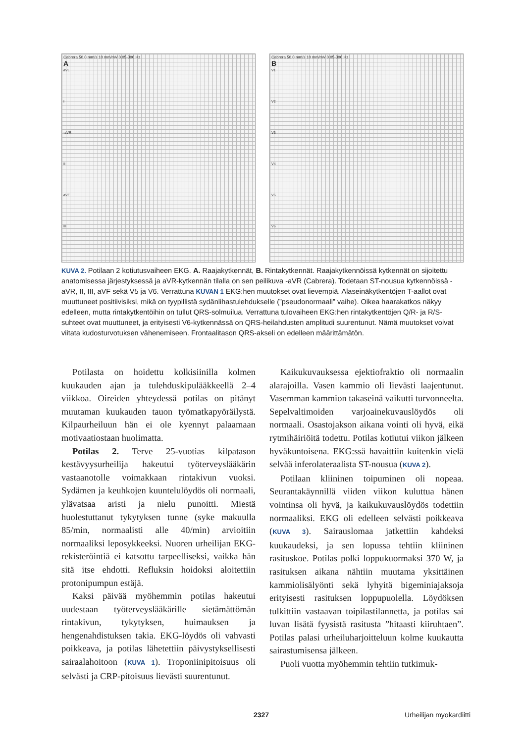Cabrera 50.0 mm/s 10 mm/mV 0.05-300 Hz
A
aVL
I
-aVR
II
aVF
III
Cabrera 50.0 mm/s 10 mm/mV 0.05-300 Hz
B
V1
V2
V3
V4
V5
V6
KUVA 2. Potilaan 2 kotiutusvaiheen EKG. A. Raajakytkennät, B. Rintakytkennät. Raajakytkennöissä kytkennät on sijoitettu anatomisessa järjestyksessä ja aVR-kytkennän tilalla on sen peilikuva -aVR (Cabrera). Todetaan ST-nousua kytkennöissä -aVR, II, III, aVF sekä V5 ja V6. Verrattuna KUVAN 1 EKG:hen muutokset ovat lievempiä. Alaseinäkytkentöjen T-aallot ovat muuttuneet positiivisiksi, mikä on tyypillistä sydänlihastulehdukselle (”pseudonormaali” vaihe). Oikea haarakatkos näkyy edelleen, mutta rintakytkentöihin on tullut QRS-solmuilua. Verrattuna tulovaiheen EKG:hen rintakytkentöjen Q/R- ja R/S-suhteet ovat muuttuneet, ja erityisesti V6-kytkennässä on QRS-heilahdusten amplitudi suurentunut. Nämä muutokset voivat viitata kudosturvotuksen vähenemiseen. Frontaalitason QRS-akseli on edelleen määrittämätön.
Potilasta on hoidettu kolkisiinilla kolmen kuukauden ajan ja tulehduskipulääkkeellä 2–4 viikkoa. Oireiden yhteydessä potilas on pitänyt muutaman kuukauden tauon työmatkapyöräilystä. Kilpaurheiluun hän ei ole kyennyt palaamaan motivaatiostaan huolimatta.
Potilas 2. Terve 25-vuotias kilpatason kestävyysurheilija hakeutui työterveyslääkärin vastaanotolle voimakkaan rintakivun vuoksi. Sydämen ja keuhkojen kuuntelulöydös oli normaali, ylävatsaa aristi ja nielu punoitti. Miestä huolestuttanut tykytyksen tunne (syke makuulla 85/min, normaalisti alle 40/min) arvioitiin normaaliksi leposykkeeksi. Nuoren urheilijan EKG-rekisteröintiä ei katsottu tarpeelliseksi, vaikka hän sitä itse ehdotti. Refluksin hoidoksi aloitettiin protonipumpun estäjä.
Kaksi päivää myöhemmin potilas hakeutui uudestaan työterveyslääkärille sietämättömän rintakivun, tykytyksen, huimauksen ja hengenahdistuksen takia. EKG-löydös oli vahvasti poikkeava, ja potilas lähetettiin päivystyksellisesti sairaalahoitoon (KUVA 1). Troponiinipitoisuus oli selvästi ja CRP-pitoisuus lievästi suurentunut.
Kaikukuvauksessa ejektiofraktio oli normaalin alarajoilla. Vasen kammio oli lievästi laajentunut. Vasemman kammion takaseinä vaikutti turvonneelta. Sepelvaltimoiden varjoainekuvauslöydös oli normaali. Osastojakson aikana vointi oli hyvä, eikä rytmihäiriöitä todettu. Potilas kotiutui viikon jälkeen hyväkuntoisena. EKG:ssä havaittiin kuitenkin vielä selvää inferolateraalista ST-nousua (KUVA 2).
Potilaan kliininen toipuminen oli nopeaa. Seurantakäynnillä viiden viikon kuluttua hänen vointinsa oli hyvä, ja kaikukuvauslöydös todettiin normaaliksi. EKG oli edelleen selvästi poikkeava (KUVA 3). Sairauslomaa jatkettiin kahdeksi kuukaudeksi, ja sen lopussa tehtiin kliininen rasituskoe. Potilas polki loppukuormaksi 370 W, ja rasituksen aikana nähtiin muutama yksittäinen kammiolisälyönti sekä lyhyitä bigeminiajaksoja erityisesti rasituksen loppupuolella. Löydöksen tulkittiin vastaavan toipilastilannetta, ja potilas sai luvan lisätä fyysistä rasitusta ”hitaasti kiiruhtaen”. Potilas palasi urheiluharjoitteluun kolme kuukautta sairastumisensa jälkeen.
Puoli vuotta myöhemmin tehtiin tutkimuk-
2327 Urheilijan myokardiitti